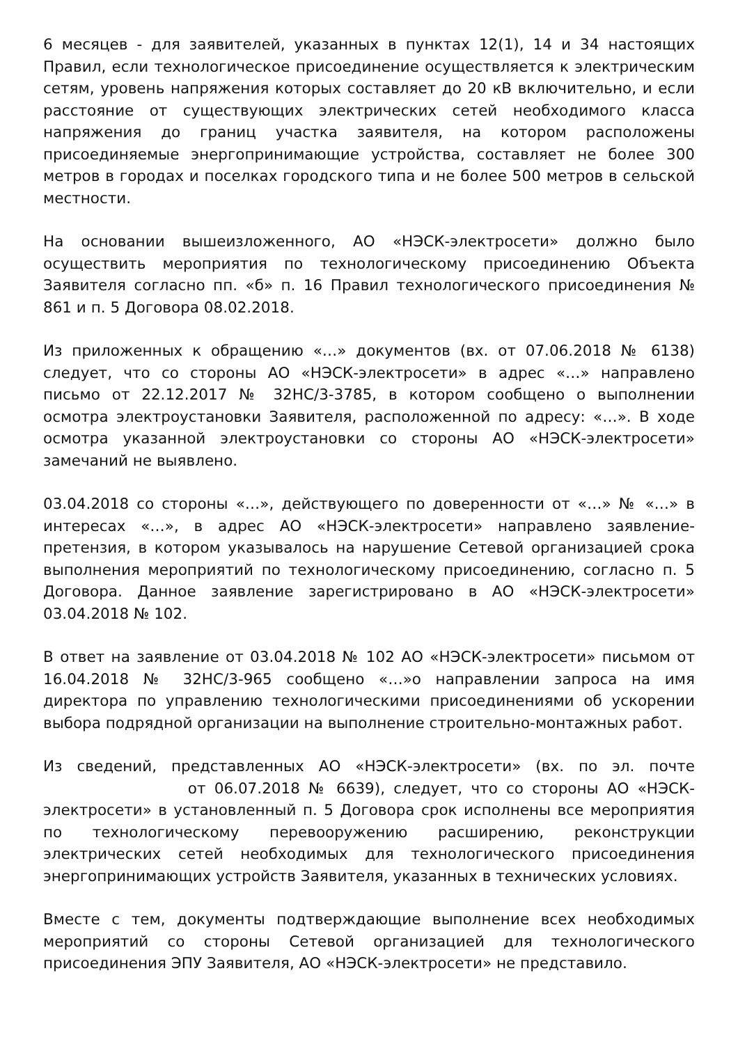6 месяцев - для заявителей, указанных в пунктах 12(1), 14 и 34 настоящих Правил, если технологическое присоединение осуществляется к электрическим сетям, уровень напряжения которых составляет до 20 кВ включительно, и если расстояние от существующих электрических сетей необходимого класса напряжения до границ участка заявителя, на котором расположены присоединяемые энергопринимающие устройства, составляет не более 300 метров в городах и поселках городского типа и не более 500 метров в сельской местности.
На основании вышеизложенного, АО «НЭСК-электросети» должно было осуществить мероприятия по технологическому присоединению Объекта Заявителя согласно пп. «б» п. 16 Правил технологического присоединения № 861 и п. 5 Договора 08.02.2018.
Из приложенных к обращению «…» документов (вх. от 07.06.2018 № 6138) следует, что со стороны АО «НЭСК-электросети» в адрес «…» направлено письмо от 22.12.2017 № 32НС/3-3785, в котором сообщено о выполнении осмотра электроустановки Заявителя, расположенной по адресу: «…». В ходе осмотра указанной электроустановки со стороны АО «НЭСК-электросети» замечаний не выявлено.
03.04.2018 со стороны «…», действующего по доверенности от «…» № «…» в интересах «…», в адрес АО «НЭСК-электросети» направлено заявление-претензия, в котором указывалось на нарушение Сетевой организацией срока выполнения мероприятий по технологическому присоединению, согласно п. 5 Договора. Данное заявление зарегистрировано в АО «НЭСК-электросети» 03.04.2018 № 102.
В ответ на заявление от 03.04.2018 № 102 АО «НЭСК-электросети» письмом от 16.04.2018 № 32НС/3-965 сообщено «…»о направлении запроса на имя директора по управлению технологическими присоединениями об ускорении выбора подрядной организации на выполнение строительно-монтажных работ.
Из сведений, представленных АО «НЭСК-электросети» (вх. по эл. почте от 06.07.2018 № 6639), следует, что со стороны АО «НЭСК-электросети» в установленный п. 5 Договора срок исполнены все мероприятия по технологическому перевооружению расширению, реконструкции электрических сетей необходимых для технологического присоединения энергопринимающих устройств Заявителя, указанных в технических условиях.
Вместе с тем, документы подтверждающие выполнение всех необходимых мероприятий со стороны Сетевой организацией для технологического присоединения ЭПУ Заявителя, АО «НЭСК-электросети» не представило.